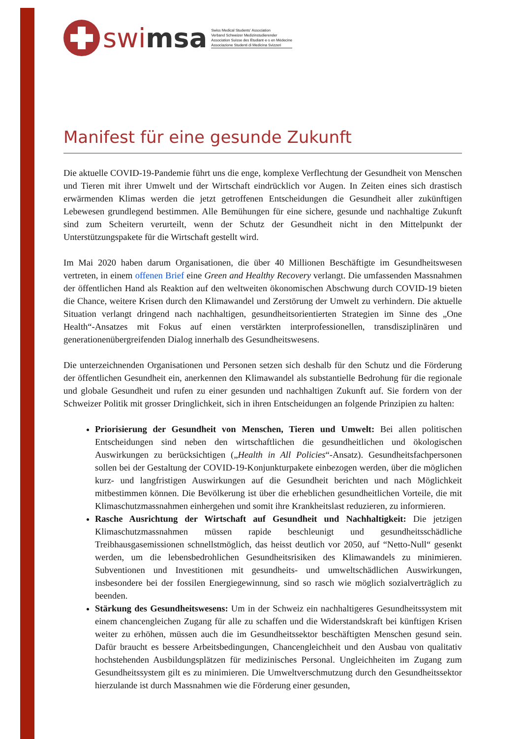swi msa
Swiss Medical Students' Association
Verband Schweizer Medizinstudierender
Association Suisse des Etudiant·e·s en Médecine
Associazione Studenti di Medicina Svizzeri
Manifest für eine gesunde Zukunft
Die aktuelle COVID-19-Pandemie führt uns die enge, komplexe Verflechtung der Gesundheit von Menschen und Tieren mit ihrer Umwelt und der Wirtschaft eindrücklich vor Augen. In Zeiten eines sich drastisch erwärmenden Klimas werden die jetzt getroffenen Entscheidungen die Gesundheit aller zukünftigen Lebewesen grundlegend bestimmen. Alle Bemühungen für eine sichere, gesunde und nachhaltige Zukunft sind zum Scheitern verurteilt, wenn der Schutz der Gesundheit nicht in den Mittelpunkt der Unterstützungspakete für die Wirtschaft gestellt wird.
Im Mai 2020 haben darum Organisationen, die über 40 Millionen Beschäftigte im Gesundheitswesen vertreten, in einem offenen Brief eine Green and Healthy Recovery verlangt. Die umfassenden Massnahmen der öffentlichen Hand als Reaktion auf den weltweiten ökonomischen Abschwung durch COVID-19 bieten die Chance, weitere Krisen durch den Klimawandel und Zerstörung der Umwelt zu verhindern. Die aktuelle Situation verlangt dringend nach nachhaltigen, gesundheitsorientierten Strategien im Sinne des „One Health“-Ansatzes mit Fokus auf einen verstärkten interprofessionellen, transdisziplinären und generationenübergreifenden Dialog innerhalb des Gesundheitswesens.
Die unterzeichnenden Organisationen und Personen setzen sich deshalb für den Schutz und die Förderung der öffentlichen Gesundheit ein, anerkennen den Klimawandel als substantielle Bedrohung für die regionale und globale Gesundheit und rufen zu einer gesunden und nachhaltigen Zukunft auf. Sie fordern von der Schweizer Politik mit grosser Dringlichkeit, sich in ihren Entscheidungen an folgende Prinzipien zu halten:
Priorisierung der Gesundheit von Menschen, Tieren und Umwelt: Bei allen politischen Entscheidungen sind neben den wirtschaftlichen die gesundheitlichen und ökologischen Auswirkungen zu berücksichtigen („Health in All Policies“-Ansatz). Gesundheitsfachpersonen sollen bei der Gestaltung der COVID-19-Konjunkturpakete einbezogen werden, über die möglichen kurz- und langfristigen Auswirkungen auf die Gesundheit berichten und nach Möglichkeit mitbestimmen können. Die Bevölkerung ist über die erheblichen gesundheitlichen Vorteile, die mit Klimaschutzmassnahmen einhergehen und somit ihre Krankheitslast reduzieren, zu informieren.
Rasche Ausrichtung der Wirtschaft auf Gesundheit und Nachhaltigkeit: Die jetzigen Klimaschutzmassnahmen müssen rapide beschleunigt und gesundheitsschädliche Treibhausgasemissionen schnellstmöglich, das heisst deutlich vor 2050, auf “Netto-Null“ gesenkt werden, um die lebensbedrohlichen Gesundheitsrisiken des Klimawandels zu minimieren. Subventionen und Investitionen mit gesundheits- und umweltschädlichen Auswirkungen, insbesondere bei der fossilen Energiegewinnung, sind so rasch wie möglich sozialverträglich zu beenden.
Stärkung des Gesundheitswesens: Um in der Schweiz ein nachhaltigeres Gesundheitssystem mit einem chancengleichen Zugang für alle zu schaffen und die Widerstandskraft bei künftigen Krisen weiter zu erhöhen, müssen auch die im Gesundheitssektor beschäftigten Menschen gesund sein. Dafür braucht es bessere Arbeitsbedingungen, Chancengleichheit und den Ausbau von qualitativ hochstehenden Ausbildungsplätzen für medizinisches Personal. Ungleichheiten im Zugang zum Gesundheitssystem gilt es zu minimieren. Die Umweltverschmutzung durch den Gesundheitssektor hierzulande ist durch Massnahmen wie die Förderung einer gesunden,